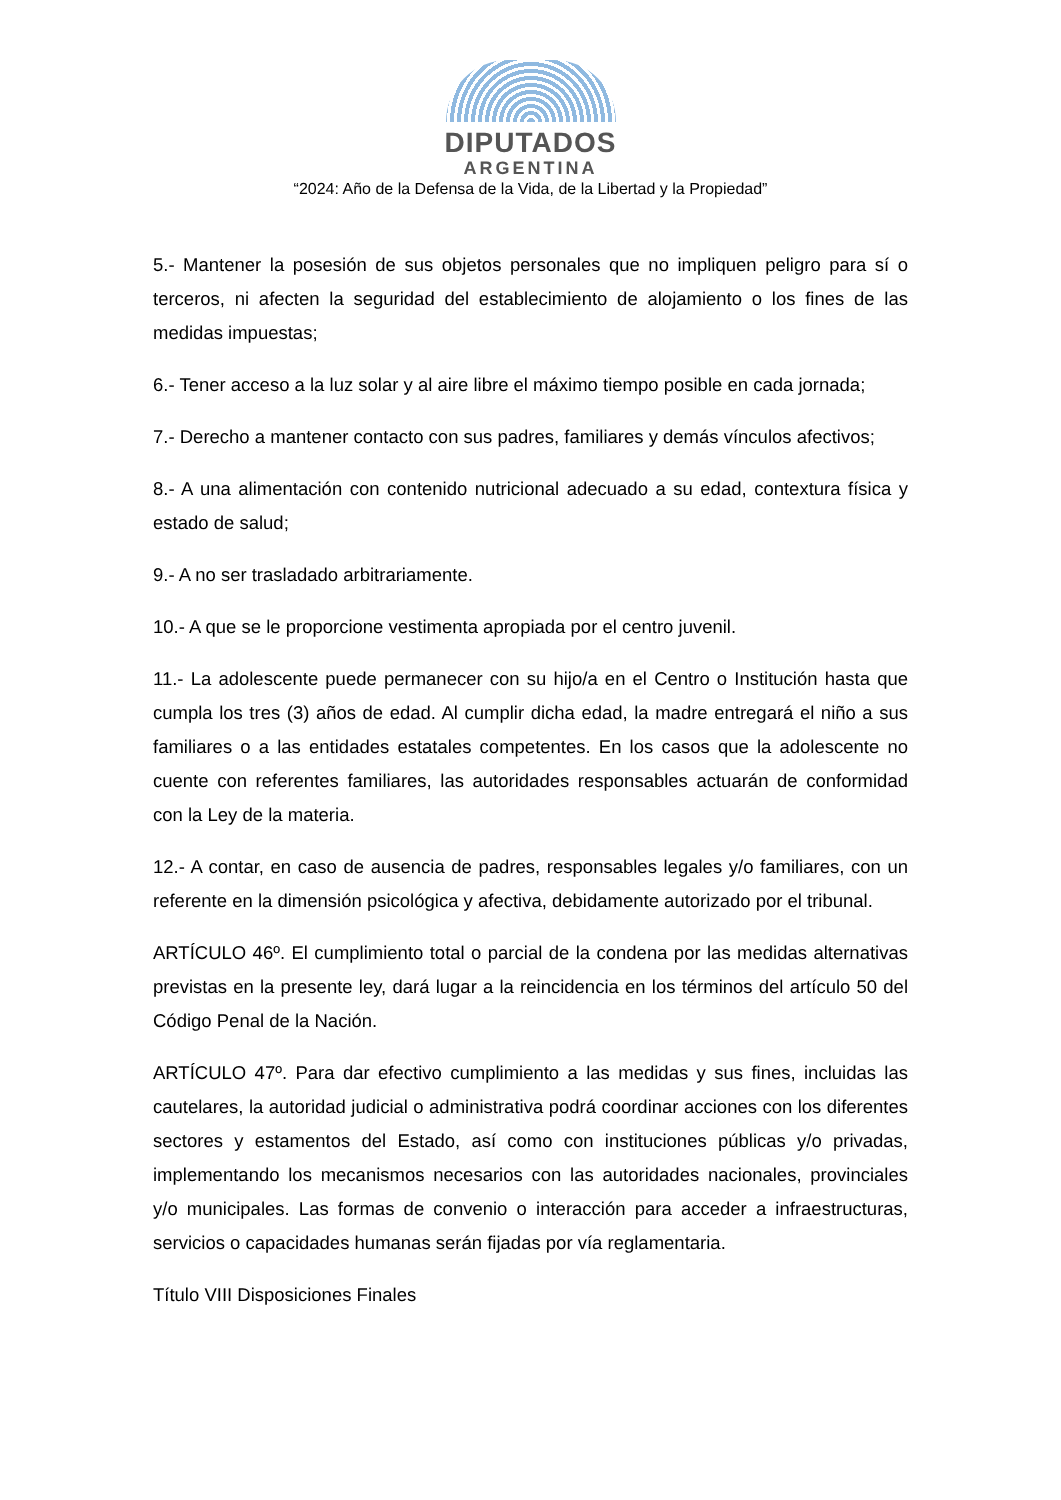DIPUTADOS
ARGENTINA
“2024: Año de la Defensa de la Vida, de la Libertad y la Propiedad”
5.- Mantener la posesión de sus objetos personales que no impliquen peligro para sí o terceros, ni afecten la seguridad del establecimiento de alojamiento o los fines de las medidas impuestas;
6.- Tener acceso a la luz solar y al aire libre el máximo tiempo posible en cada jornada;
7.- Derecho a mantener contacto con sus padres, familiares y demás vínculos afectivos;
8.- A una alimentación con contenido nutricional adecuado a su edad, contextura física y estado de salud;
9.- A no ser trasladado arbitrariamente.
10.- A que se le proporcione vestimenta apropiada por el centro juvenil.
11.- La adolescente puede permanecer con su hijo/a en el Centro o Institución hasta que cumpla los tres (3) años de edad. Al cumplir dicha edad, la madre entregará el niño a sus familiares o a las entidades estatales competentes. En los casos que la adolescente no cuente con referentes familiares, las autoridades responsables actuarán de conformidad con la Ley de la materia.
12.- A contar, en caso de ausencia de padres, responsables legales y/o familiares, con un referente en la dimensión psicológica y afectiva, debidamente autorizado por el tribunal.
ARTÍCULO 46º. El cumplimiento total o parcial de la condena por las medidas alternativas previstas en la presente ley, dará lugar a la reincidencia en los términos del artículo 50 del Código Penal de la Nación.
ARTÍCULO 47º. Para dar efectivo cumplimiento a las medidas y sus fines, incluidas las cautelares, la autoridad judicial o administrativa podrá coordinar acciones con los diferentes sectores y estamentos del Estado, así como con instituciones públicas y/o privadas, implementando los mecanismos necesarios con las autoridades nacionales, provinciales y/o municipales. Las formas de convenio o interacción para acceder a infraestructuras, servicios o capacidades humanas serán fijadas por vía reglamentaria.
Título VIII Disposiciones Finales